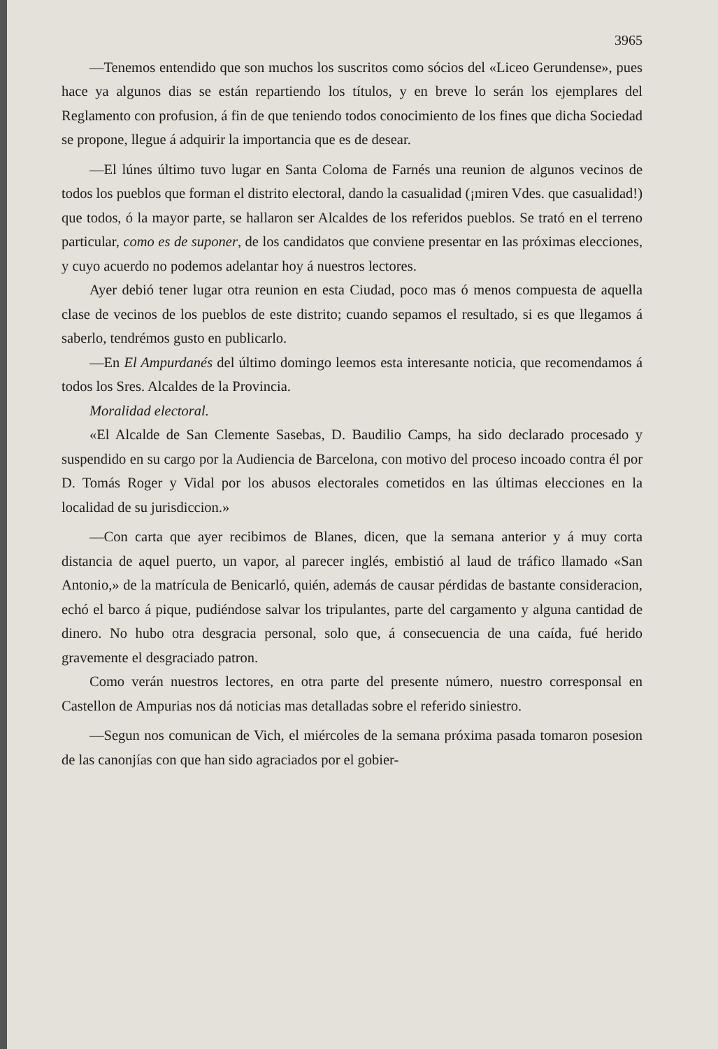3965
—Tenemos entendido que son muchos los suscritos como sócios del «Liceo Gerundense», pues hace ya algunos dias se están repartiendo los títulos, y en breve lo serán los ejemplares del Reglamento con profusion, á fin de que teniendo todos conocimiento de los fines que dicha Sociedad se propone, llegue á adquirir la importancia que es de desear.
—El lúnes último tuvo lugar en Santa Coloma de Farnés una reunion de algunos vecinos de todos los pueblos que forman el distrito electoral, dando la casualidad (¡miren Vdes. que casualidad!) que todos, ó la mayor parte, se hallaron ser Alcaldes de los referidos pueblos. Se trató en el terreno particular, como es de suponer, de los candidatos que conviene presentar en las próximas elecciones, y cuyo acuerdo no podemos adelantar hoy á nuestros lectores.
Ayer debió tener lugar otra reunion en esta Ciudad, poco mas ó menos compuesta de aquella clase de vecinos de los pueblos de este distrito; cuando sepamos el resultado, si es que llegamos á saberlo, tendrémos gusto en publicarlo.
—En El Ampurdanés del último domingo leemos esta interesante noticia, que recomendamos á todos los Sres. Alcaldes de la Provincia.
Moralidad electoral.
«El Alcalde de San Clemente Sasebas, D. Baudilio Camps, ha sido declarado procesado y suspendido en su cargo por la Audiencia de Barcelona, con motivo del proceso incoado contra él por D. Tomás Roger y Vidal por los abusos electorales cometidos en las últimas elecciones en la localidad de su jurisdiccion.»
—Con carta que ayer recibimos de Blanes, dicen, que la semana anterior y á muy corta distancia de aquel puerto, un vapor, al parecer inglés, embistió al laud de tráfico llamado «San Antonio,» de la matrícula de Benicarló, quién, además de causar pérdidas de bastante consideracion, echó el barco á pique, pudiéndose salvar los tripulantes, parte del cargamento y alguna cantidad de dinero. No hubo otra desgracia personal, solo que, á consecuencia de una caída, fué herido gravemente el desgraciado patron.
Como verán nuestros lectores, en otra parte del presente número, nuestro corresponsal en Castellon de Ampurias nos dá noticias mas detalladas sobre el referido siniestro.
—Segun nos comunican de Vich, el miércoles de la semana próxima pasada tomaron posesion de las canonjías con que han sido agraciados por el gobier-